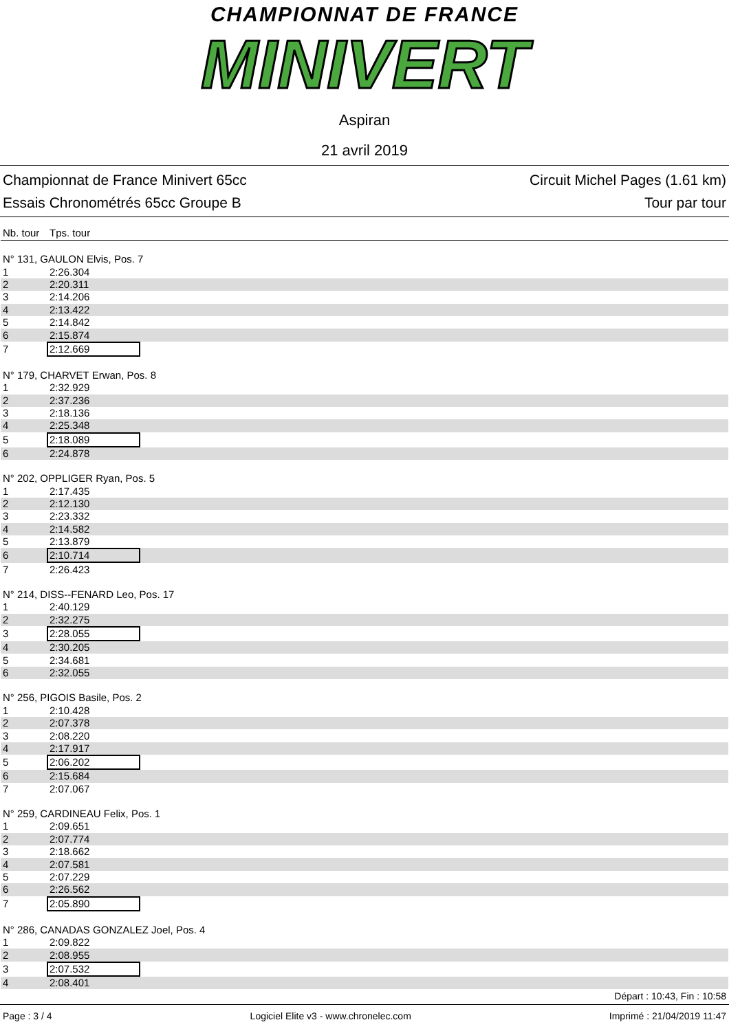CHAMPIONNAT DE FRANCE
MINIVERT
Aspiran
21 avril 2019
Championnat de France Minivert 65cc
Essais Chronométrés 65cc Groupe B
Circuit Michel Pages (1.61 km)
Tour par tour
| Nb. tour | Tps. tour |
| --- | --- |
| N° 131, GAULON Elvis, Pos. 7 | |
| 1 | 2:26.304 |
| 2 | 2:20.311 |
| 3 | 2:14.206 |
| 4 | 2:13.422 |
| 5 | 2:14.842 |
| 6 | 2:15.874 |
| 7 | 2:12.669 |
| N° 179, CHARVET Erwan, Pos. 8 | |
| 1 | 2:32.929 |
| 2 | 2:37.236 |
| 3 | 2:18.136 |
| 4 | 2:25.348 |
| 5 | 2:18.089 |
| 6 | 2:24.878 |
| N° 202, OPPLIGER Ryan, Pos. 5 | |
| 1 | 2:17.435 |
| 2 | 2:12.130 |
| 3 | 2:23.332 |
| 4 | 2:14.582 |
| 5 | 2:13.879 |
| 6 | 2:10.714 |
| 7 | 2:26.423 |
| N° 214, DISS--FENARD Leo, Pos. 17 | |
| 1 | 2:40.129 |
| 2 | 2:32.275 |
| 3 | 2:28.055 |
| 4 | 2:30.205 |
| 5 | 2:34.681 |
| 6 | 2:32.055 |
| N° 256, PIGOIS Basile, Pos. 2 | |
| 1 | 2:10.428 |
| 2 | 2:07.378 |
| 3 | 2:08.220 |
| 4 | 2:17.917 |
| 5 | 2:06.202 |
| 6 | 2:15.684 |
| 7 | 2:07.067 |
| N° 259, CARDINEAU Felix, Pos. 1 | |
| 1 | 2:09.651 |
| 2 | 2:07.774 |
| 3 | 2:18.662 |
| 4 | 2:07.581 |
| 5 | 2:07.229 |
| 6 | 2:26.562 |
| 7 | 2:05.890 |
| N° 286, CANADAS GONZALEZ Joel, Pos. 4 | |
| 1 | 2:09.822 |
| 2 | 2:08.955 |
| 3 | 2:07.532 |
| 4 | 2:08.401 |
Départ : 10:43, Fin : 10:58
Page : 3 / 4 Logiciel Elite v3 - www.chronelec.com Imprimé : 21/04/2019 11:47